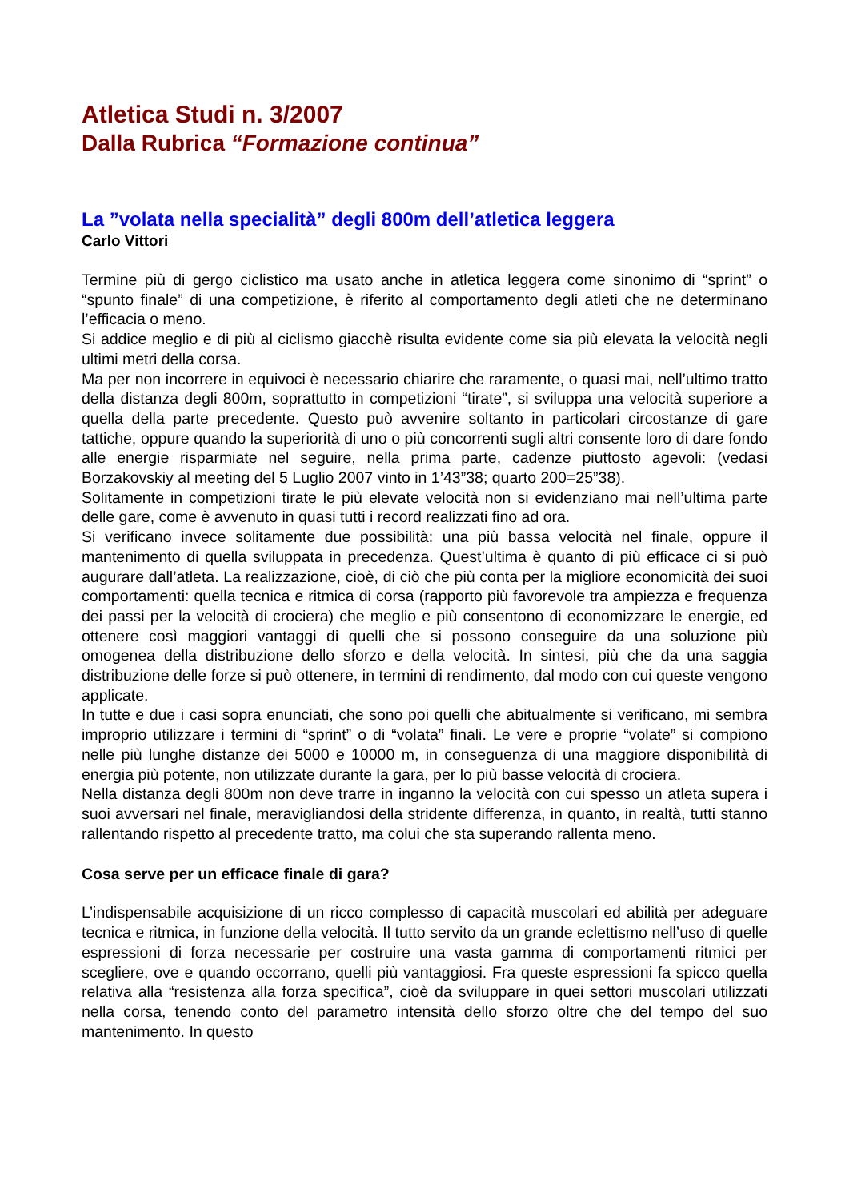Atletica Studi n. 3/2007
Dalla Rubrica “Formazione continua”
La ”volata nella specialità” degli 800m dell’atletica leggera
Carlo Vittori
Termine più di gergo ciclistico ma usato anche in atletica leggera come sinonimo di “sprint” o “spunto finale” di una competizione, è riferito al comportamento degli atleti che ne determinano l’efficacia o meno.
Si addice meglio e di più al ciclismo giacchè risulta evidente come sia più elevata la velocità negli ultimi metri della corsa.
Ma per non incorrere in equivoci è necessario chiarire che raramente, o quasi mai, nell’ultimo tratto della distanza degli 800m, soprattutto in competizioni “tirate”, si sviluppa una velocità superiore a quella della parte precedente. Questo può avvenire soltanto in particolari circostanze di gare tattiche, oppure quando la superiorità di uno o più concorrenti sugli altri consente loro di dare fondo alle energie risparmiate nel seguire, nella prima parte, cadenze piuttosto agevoli: (vedasi Borzakovskiy al meeting del 5 Luglio 2007 vinto in 1’43”38; quarto 200=25”38).
Solitamente in competizioni tirate le più elevate velocità non si evidenziano mai nell’ultima parte delle gare, come è avvenuto in quasi tutti i record realizzati fino ad ora.
Si verificano invece solitamente due possibilità: una più bassa velocità nel finale, oppure il mantenimento di quella sviluppata in precedenza. Quest’ultima è quanto di più efficace ci si può augurare dall’atleta. La realizzazione, cioè, di ciò che più conta per la migliore economicità dei suoi comportamenti: quella tecnica e ritmica di corsa (rapporto più favorevole tra ampiezza e frequenza dei passi per la velocità di crociera) che meglio e più consentono di economizzare le energie, ed ottenere così maggiori vantaggi di quelli che si possono conseguire da una soluzione più omogenea della distribuzione dello sforzo e della velocità. In sintesi, più che da una saggia distribuzione delle forze si può ottenere, in termini di rendimento, dal modo con cui queste vengono applicate.
In tutte e due i casi sopra enunciati, che sono poi quelli che abitualmente si verificano, mi sembra improprio utilizzare i termini di “sprint” o di “volata” finali. Le vere e proprie “volate” si compiono nelle più lunghe distanze dei 5000 e 10000 m, in conseguenza di una maggiore disponibilità di energia più potente, non utilizzate durante la gara, per lo più basse velocità di crociera.
Nella distanza degli 800m non deve trarre in inganno la velocità con cui spesso un atleta supera i suoi avversari nel finale, meravigliandosi della stridente differenza, in quanto, in realtà, tutti stanno rallentando rispetto al precedente tratto, ma colui che sta superando rallenta meno.
Cosa serve per un efficace finale di gara?
L’indispensabile acquisizione di un ricco complesso di capacità muscolari ed abilità per adeguare tecnica e ritmica, in funzione della velocità. Il tutto servito da un grande eclettismo nell’uso di quelle espressioni di forza necessarie per costruire una vasta gamma di comportamenti ritmici per scegliere, ove e quando occorrano, quelli più vantaggiosi. Fra queste espressioni fa spicco quella relativa alla “resistenza alla forza specifica”, cioè da sviluppare in quei settori muscolari utilizzati nella corsa, tenendo conto del parametro intensità dello sforzo oltre che del tempo del suo mantenimento. In questo